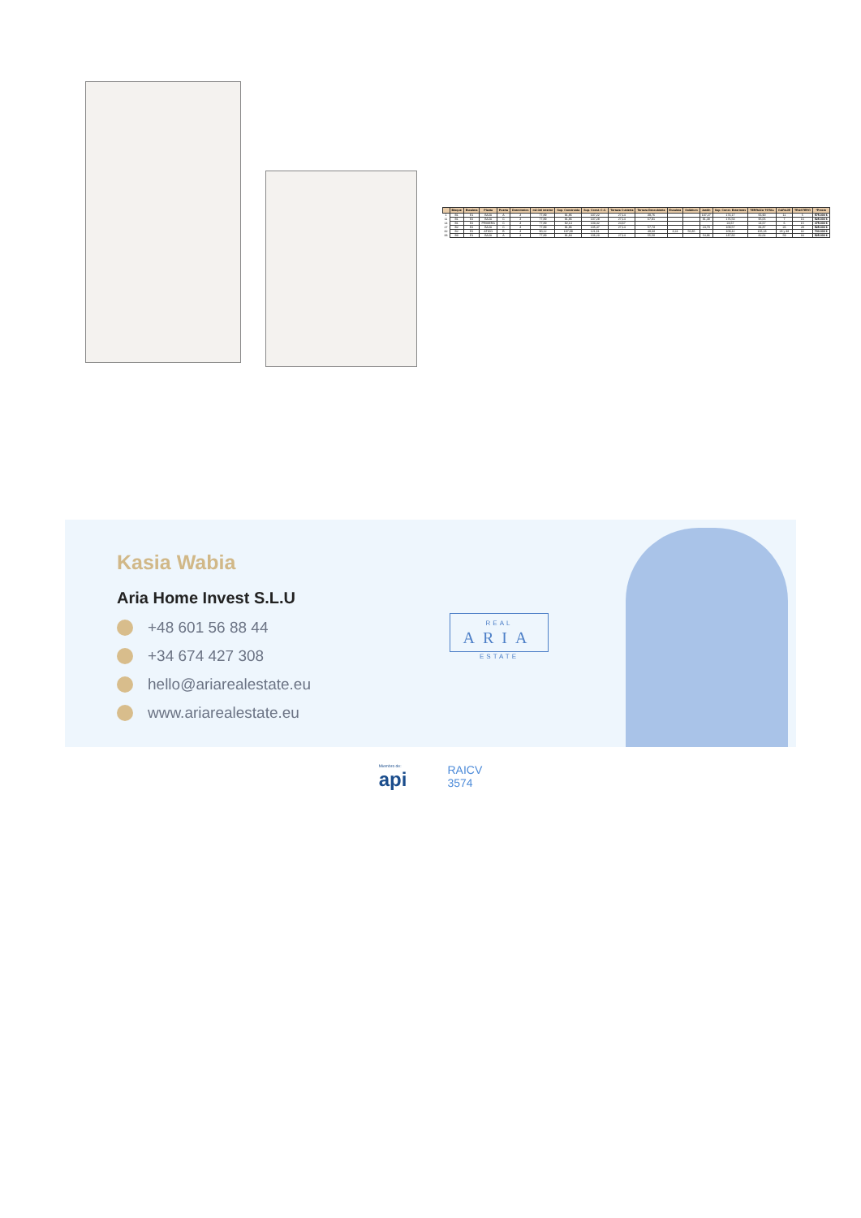| | Bloque | Escalera | Planta | Puerta | Dormitorios | m2 útil interior | Sup. Construida | Sup. Const. C.C. | Terraza Cubierta | Terraza Descubierta | Escalera | Solárium | Jardín | Sup. Const. Exteriores | TERRAZA TOTAL | GARAJE | TRASTERO | *Precio |
| --- | --- | --- | --- | --- | --- | --- | --- | --- | --- | --- | --- | --- | --- | --- | --- | --- | --- | --- |
| 1 | B1 | E1 | BAJA | A | 3 | 77,89 | 91,86 | 107,22 | 27,14 | 39,76 | | | 107,27 | 174,17 | 66,90 | 11 | 5 | 575.000 € |
| 11 | B1 | E2 | BAJA | C | 3 | 77,89 | 91,86 | 107,28 | 27,14 | 67,91 | | | 81,48 | 176,53 | 95,05 | 7 | 16 | 525.000 € |
| 14 | B1 | E2 | PRIMERA | C | 3 | 77,89 | 92,14 | 103,42 | 24,67 | | | | | 24,67 | 24,67 | 6 | 15 | 475.000 € |
| 27 | B2 | E2 | BAJA | C | 3 | 77,89 | 91,86 | 105,47 | 27,14 | 57,73 | | | 24,70 | 109,57 | 84,87 | 26 | 28 | 525.000 € |
| 32 | B2 | E2 | ATICO | B | 3 | 90,12 | 107,09 | 121,61 | - | 49,33 | 3,24 | 56,85 | | 109,42 | 106,18 | 28 y 38 | 32 | 700.000 € |
| 33 | B3 | E1 | BAJA | A | 3 | 77,89 | 91,84 | 106,23 | 27,14 | 55,50 | | | 54,96 | 137,60 | 82,64 | 59 | 34 | 525.000 € |
Kasia Wabia
Aria Home Invest S.L.U
+48 601 56 88 44
+34 674 427 308
hello@ariarealestate.eu
www.ariarealestate.eu
REAL
ARIA
ESTATE
Miembro de:
api
RAICV
3574